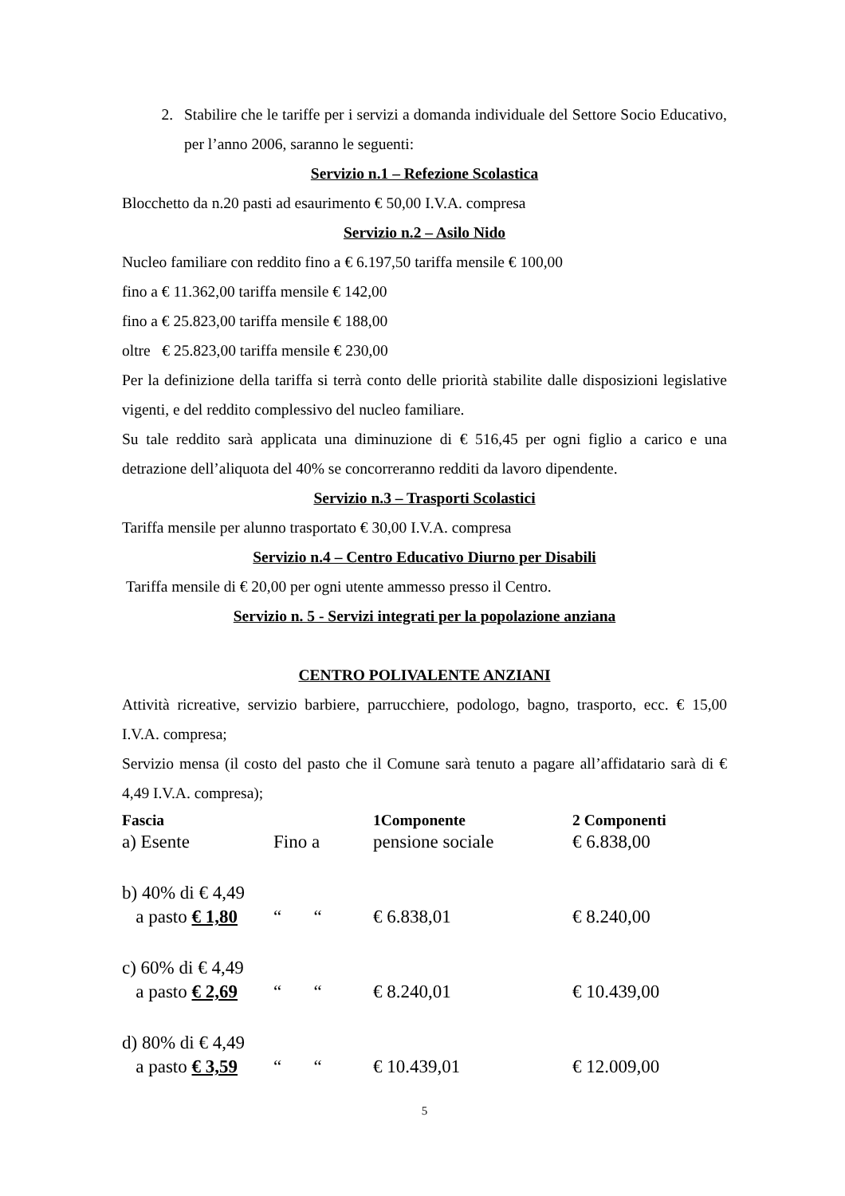2. Stabilire che le tariffe per i servizi a domanda individuale del Settore Socio Educativo, per l’anno 2006, saranno le seguenti:
Servizio n.1 – Refezione Scolastica
Blocchetto da n.20 pasti ad esaurimento € 50,00 I.V.A. compresa
Servizio n.2 – Asilo Nido
Nucleo familiare con reddito fino a € 6.197,50 tariffa mensile € 100,00
fino a € 11.362,00 tariffa mensile € 142,00
fino a € 25.823,00 tariffa mensile € 188,00
oltre € 25.823,00 tariffa mensile € 230,00
Per la definizione della tariffa si terrà conto delle priorità stabilite dalle disposizioni legislative vigenti, e del reddito complessivo del nucleo familiare.
Su tale reddito sarà applicata una diminuzione di € 516,45 per ogni figlio a carico e una detrazione dell’aliquota del 40% se concorreranno redditi da lavoro dipendente.
Servizio n.3 – Trasporti Scolastici
Tariffa mensile per alunno trasportato € 30,00 I.V.A. compresa
Servizio n.4 – Centro Educativo Diurno per Disabili
Tariffa mensile di € 20,00 per ogni utente ammesso presso il Centro.
Servizio n. 5 - Servizi integrati per la popolazione anziana
CENTRO POLIVALENTE ANZIANI
Attività ricreative, servizio barbiere, parrucchiere, podologo, bagno, trasporto, ecc. € 15,00 I.V.A. compresa;
Servizio mensa (il costo del pasto che il Comune sarà tenuto a pagare all’affidatario sarà di € 4,49 I.V.A. compresa);
| Fascia | | 1Componente | 2 Componenti |
| --- | --- | --- | --- |
| a) Esente | Fino a | pensione sociale | € 6.838,00 |
| b) 40% di € 4,49 | | | |
| a pasto € 1,80 | “ “ | € 6.838,01 | € 8.240,00 |
| c) 60% di € 4,49 | | | |
| a pasto € 2,69 | “ “ | € 8.240,01 | € 10.439,00 |
| d) 80% di € 4,49 | | | |
| a pasto € 3,59 | “ “ | € 10.439,01 | € 12.009,00 |
5